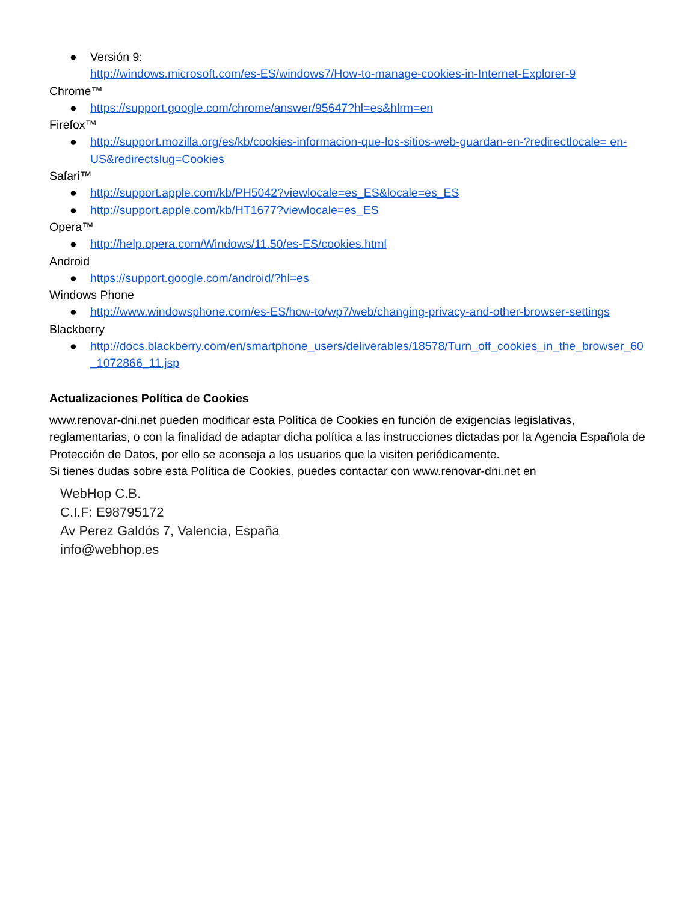● Versión 9:
http://windows.microsoft.com/es-ES/windows7/How-to-manage-cookies-in-Internet-Explorer-9
Chrome™
● https://support.google.com/chrome/answer/95647?hl=es&hlrm=en
Firefox™
● http://support.mozilla.org/es/kb/cookies-informacion-que-los-sitios-web-guardan-en-?redirectlocale= en-US&redirectslug=Cookies
Safari™
● http://support.apple.com/kb/PH5042?viewlocale=es_ES&locale=es_ES
● http://support.apple.com/kb/HT1677?viewlocale=es_ES
Opera™
● http://help.opera.com/Windows/11.50/es-ES/cookies.html
Android
● https://support.google.com/android/?hl=es
Windows Phone
● http://www.windowsphone.com/es-ES/how-to/wp7/web/changing-privacy-and-other-browser-settings
Blackberry
● http://docs.blackberry.com/en/smartphone_users/deliverables/18578/Turn_off_cookies_in_the_browser_60_1072866_11.jsp
Actualizaciones Política de Cookies
www.renovar-dni.net pueden modificar esta Política de Cookies en función de exigencias legislativas, reglamentarias, o con la finalidad de adaptar dicha política a las instrucciones dictadas por la Agencia Española de Protección de Datos, por ello se aconseja a los usuarios que la visiten periódicamente.
Si tienes dudas sobre esta Política de Cookies, puedes contactar con www.renovar-dni.net en
WebHop C.B.
C.I.F: E98795172
Av Perez Galdós 7, Valencia, España
info@webhop.es